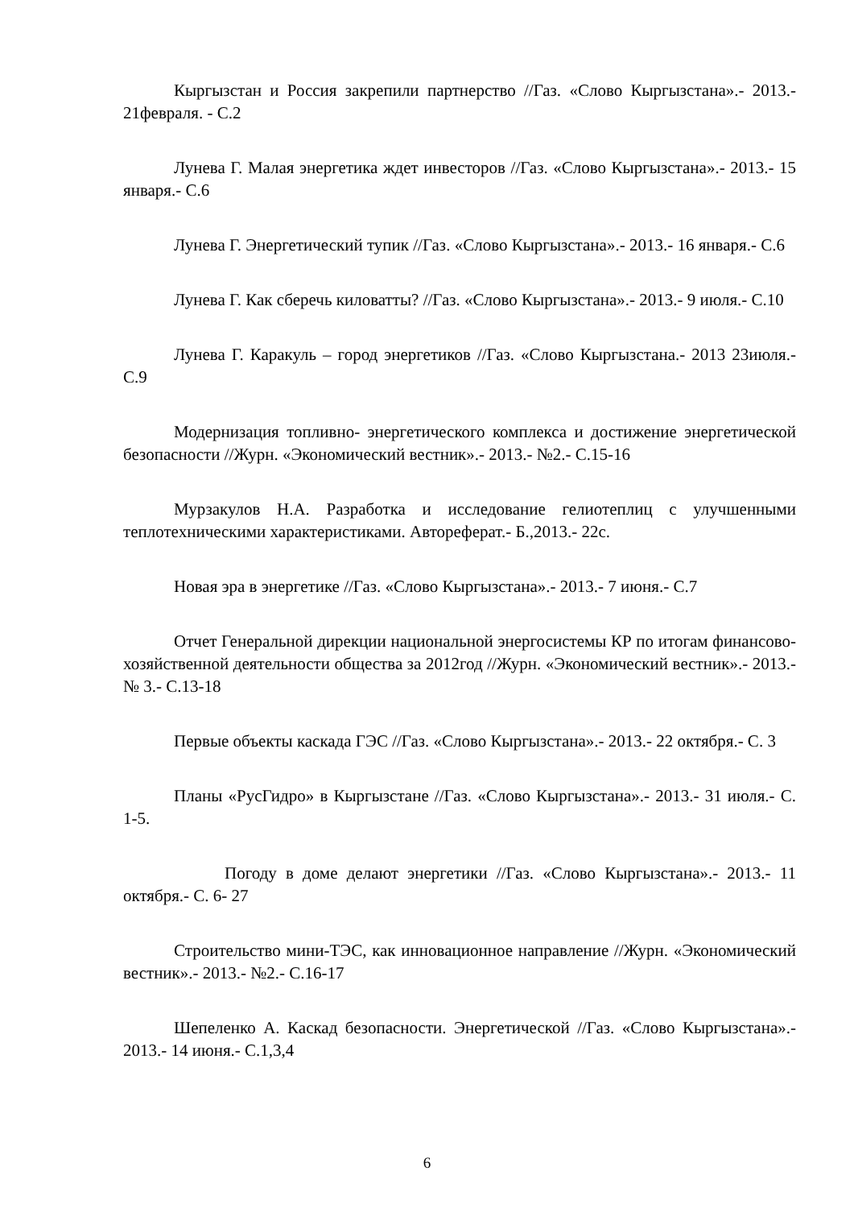Кыргызстан и Россия закрепили партнерство //Газ. «Слово Кыргызстана».- 2013.- 21февраля. - С.2
Лунева Г. Малая энергетика ждет инвесторов //Газ. «Слово Кыргызстана».- 2013.- 15 января.- С.6
Лунева Г. Энергетический тупик //Газ. «Слово Кыргызстана».- 2013.- 16 января.- С.6
Лунева Г. Как сберечь киловатты? //Газ. «Слово Кыргызстана».- 2013.- 9 июля.- С.10
Лунева Г. Каракуль – город энергетиков //Газ. «Слово Кыргызстана.- 2013 23июля.- С.9
Модернизация топливно- энергетического комплекса и достижение энергетической безопасности //Журн. «Экономический вестник».- 2013.- №2.- С.15-16
Мурзакулов Н.А. Разработка и исследование гелиотеплиц с улучшенными теплотехническими характеристиками. Автореферат.- Б.,2013.- 22с.
Новая эра в энергетике //Газ. «Слово Кыргызстана».- 2013.- 7 июня.- С.7
Отчет Генеральной дирекции национальной энергосистемы КР по итогам финансово- хозяйственной деятельности общества за 2012год //Журн. «Экономический вестник».- 2013.- № 3.- С.13-18
Первые объекты каскада ГЭС //Газ. «Слово Кыргызстана».- 2013.- 22 октября.- С. 3
Планы «РусГидро» в Кыргызстане //Газ. «Слово Кыргызстана».- 2013.- 31 июля.- С. 1-5.
Погоду в доме делают энергетики //Газ. «Слово Кыргызстана».- 2013.- 11 октября.- С. 6- 27
Строительство мини-ТЭС, как инновационное направление //Журн. «Экономический вестник».- 2013.- №2.- С.16-17
Шепеленко А. Каскад безопасности. Энергетической //Газ. «Слово Кыргызстана».- 2013.- 14 июня.- С.1,3,4
6